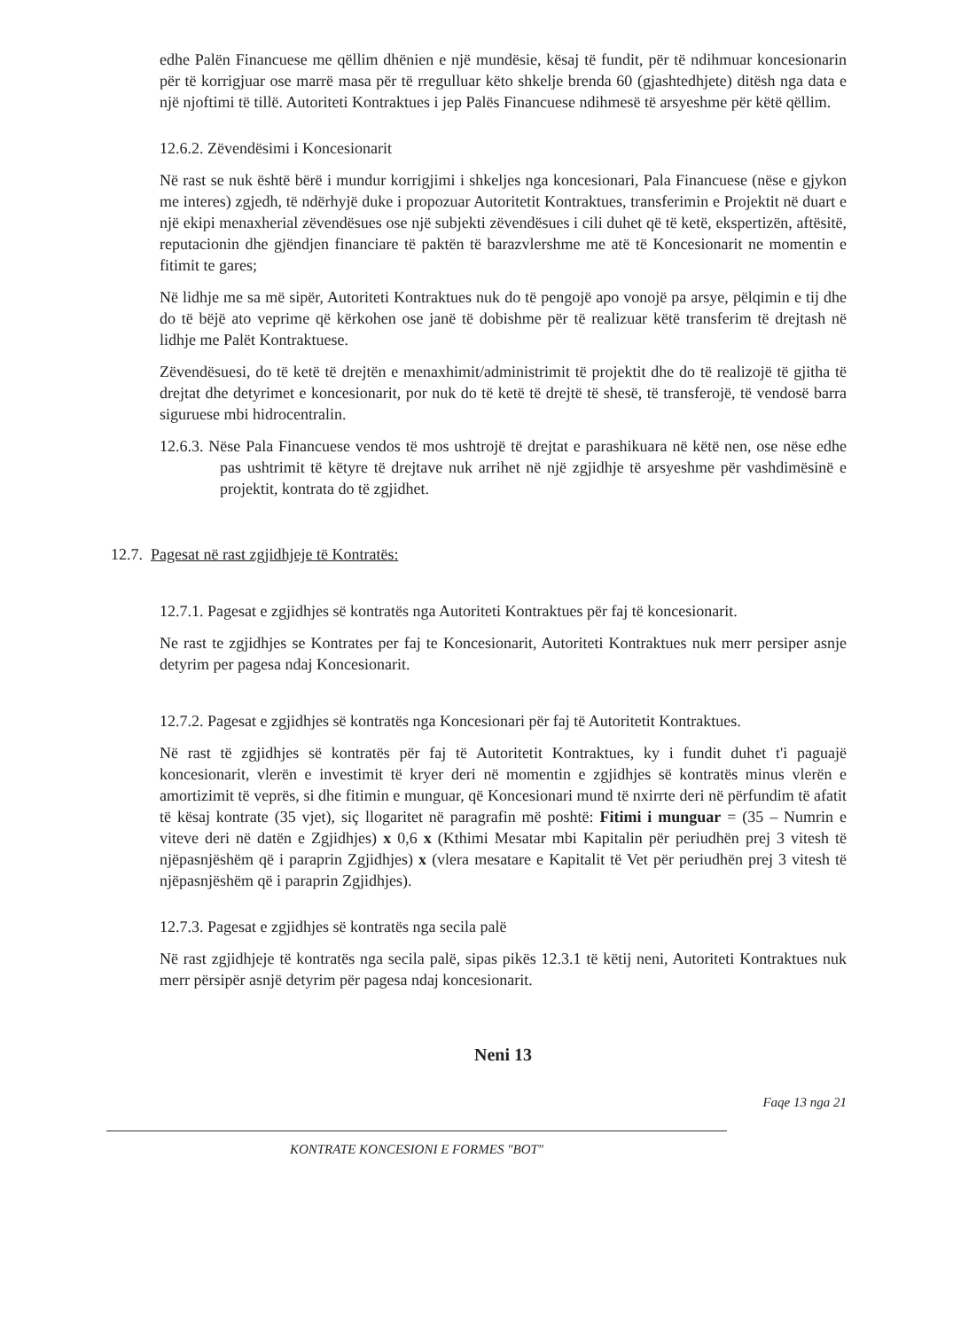edhe Palën Financuese me qëllim dhënien e një mundësie, kësaj të fundit, për të ndihmuar koncesionarin për të korrigjuar ose marrë masa për të rregulluar këto shkelje brenda 60 (gjashtedhjete) ditësh nga data e një njoftimi të tillë. Autoriteti Kontraktues i jep Palës Financuese ndihmesë të arsyeshme për këtë qëllim.
12.6.2. Zëvendësimi i Koncesionarit
Në rast se nuk është bërë i mundur korrigjimi i shkeljes nga koncesionari, Pala Financuese (nëse e gjykon me interes) zgjedh, të ndërhyjë duke i propozuar Autoritetit Kontraktues, transferimin e Projektit në duart e një ekipi menaxherial zëvendësues ose një subjekti zëvendësues i cili duhet që të ketë, ekspertizën, aftësitë, reputacionin dhe gjëndjen financiare të paktën të barazvlershme me atë të Koncesionarit ne momentin e fitimit te gares;
Në lidhje me sa më sipër, Autoriteti Kontraktues nuk do të pengojë apo vonojë pa arsye, pëlqimin e tij dhe do të bëjë ato veprime që kërkohen ose janë të dobishme për të realizuar këtë transferim të drejtash në lidhje me Palët Kontraktuese.
Zëvendësuesi, do të ketë të drejtën e menaxhimit/administrimit të projektit dhe do të realizojë të gjitha të drejtat dhe detyrimet e koncesionarit, por nuk do të ketë të drejtë të shesë, të transferojë, të vendosë barra siguruese mbi hidrocentralin.
12.6.3. Nëse Pala Financuese vendos të mos ushtrojë të drejtat e parashikuara në këtë nen, ose nëse edhe pas ushtrimit të këtyre të drejtave nuk arrihet në një zgjidhje të arsyeshme për vashdimësinë e projektit, kontrata do të zgjidhet.
12.7. Pagesat në rast zgjidhjeje të Kontratës:
12.7.1. Pagesat e zgjidhjes së kontratës nga Autoriteti Kontraktues për faj të koncesionarit.
Ne rast te zgjidhjes se Kontrates per faj te Koncesionarit, Autoriteti Kontraktues nuk merr persiper asnje detyrim per pagesa ndaj Koncesionarit.
12.7.2. Pagesat e zgjidhjes së kontratës nga Koncesionari për faj të Autoritetit Kontraktues.
Në rast të zgjidhjes së kontratës për faj të Autoritetit Kontraktues, ky i fundit duhet t'i paguajë koncesionarit, vlerën e investimit të kryer deri në momentin e zgjidhjes së kontratës minus vlerën e amortizimit të veprës, si dhe fitimin e munguar, që Koncesionari mund të nxirrte deri në përfundim të afatit të kësaj kontrate (35 vjet), siç llogaritet në paragrafin më poshtë: Fitimi i munguar = (35 – Numrin e viteve deri në datën e Zgjidhjes) x 0,6 x (Kthimi Mesatar mbi Kapitalin për periudhën prej 3 vitesh të njëpasnjëshëm që i paraprin Zgjidhjes) x (vlera mesatare e Kapitalit të Vet për periudhën prej 3 vitesh të njëpasnjëshëm që i paraprin Zgjidhjes).
12.7.3. Pagesat e zgjidhjes së kontratës nga secila palë
Në rast zgjidhjeje të kontratës nga secila palë, sipas pikës 12.3.1 të këtij neni, Autoriteti Kontraktues nuk merr përsipër asnjë detyrim për pagesa ndaj koncesionarit.
Neni 13
Faqe 13 nga 21
KONTRATE KONCESIONI E FORMES "BOT"